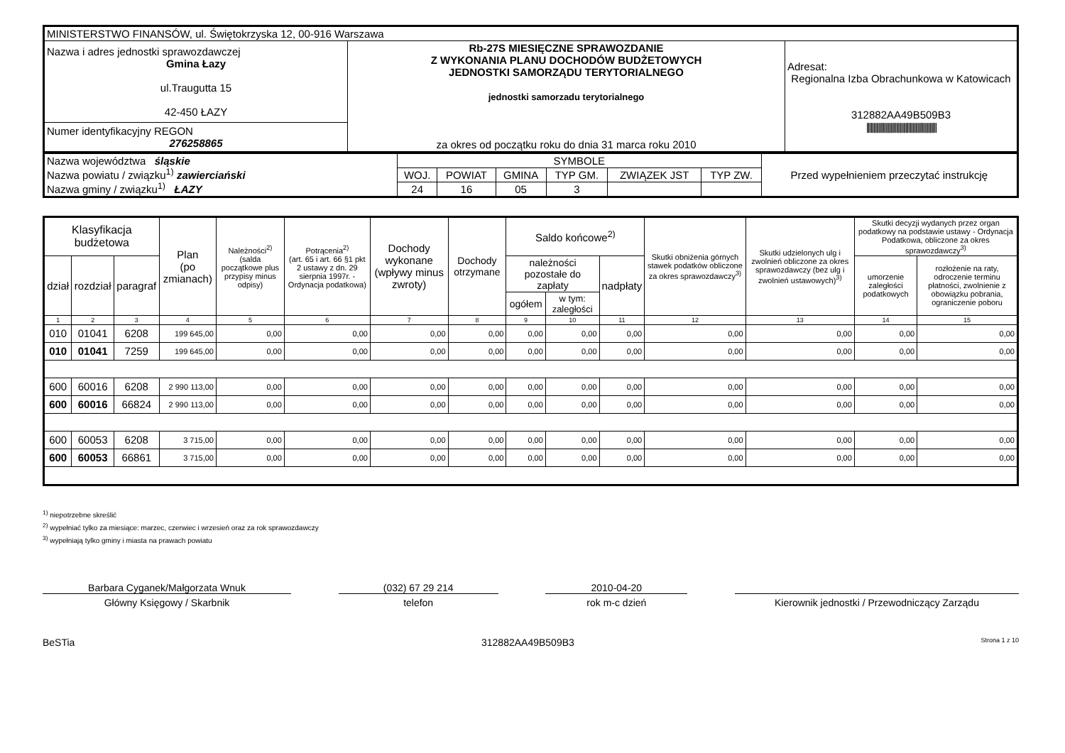| MINISTERSTWO FINANSÓW, ul. Świętokrzyska 12, 00-916 Warszawa | | |
| Nazwa i adres jednostki sprawozdawczej Gmina Łazy ul.Traugutta 15 42-450 ŁAZY | Rb-27S MIESIĘCZNE SPRAWOZDANIE Z WYKONANIA PLANU DOCHODÓW BUDŻETOWYCH JEDNOSTKI SAMORZĄDU TERYTORIALNEGO jednostki samorzadu terytorialnego za okres od początku roku do dnia 31 marca roku 2010 | Adresat: Regionalna Izba Obrachunkowa w Katowicach 312882AA49B509B3 //////////////////////////////////////////////////// |
| Numer identyfikacyjny REGON 276258865 | | |
| Nazwa województwa śląskie Nazwa powiatu / związku<sup>1)</sup> zawierciański Nazwa gminy / związku<sup>1)</sup> ŁAZY | SYMBOLE | | | | | | Przed wypełnieniem przeczytać instrukcję |
| | WOJ. | POWIAT | GMINA | TYP GM. | ZWIĄZEK JST | TYP ZW. | |
| | 24 | 16 | 05 | 3 | | | |
| Klasyfikacja budżetowa | | | Plan (po zmianach) | Należności<sup>2)</sup> (salda początkowe plus przypisy minus odpisy) | Potrącenia<sup>2)</sup> (art. 65 i art. 66 §1 pkt 2 ustawy z dn. 29 sierpnia 1997r. - Ordynacja podatkowa) | Dochody wykonane (wpływy minus zwroty) | Dochody otrzymane | Saldo końcowe<sup>2)</sup> | | | Skutki obniżenia górnych stawek podatków obliczone za okres sprawozdawczy<sup>3)</sup> | Skutki udzielonych ulg i zwolnień obliczone za okres sprawozdawczy (bez ulg i zwolnień ustawowych)<sup>3)</sup> | Skutki decyzji wydanych przez organ podatkowy na podstawie ustawy - Ordynacja Podatkowa, obliczone za okres sprawozdawczy<sup>3)</sup> | |
| --- | --- | --- | --- | --- | --- | --- | --- | --- | --- | --- | --- | --- | --- | --- |
| dział | rozdział | paragraf | | | | | | należności pozostałe do zapłaty | | nadpłaty | | | umorzenie zaległości podatkowych | rozłożenie na raty, odroczenie terminu płatności, zwolnienie z obowiązku pobrania, ograniczenie poboru |
| | | | | | | | | ogółem | w tym: zaległości | | | | | |
| 1 | 2 | 3 | 4 | 5 | 6 | 7 | 8 | 9 | 10 | 11 | 12 | 13 | 14 | 15 |
| 010 | 01041 | 6208 | 199 645,00 | 0,00 | 0,00 | 0,00 | 0,00 | 0,00 | 0,00 | 0,00 | 0,00 | 0,00 | 0,00 | 0,00 |
| 010 | 01041 | 7259 | 199 645,00 | 0,00 | 0,00 | 0,00 | 0,00 | 0,00 | 0,00 | 0,00 | 0,00 | 0,00 | 0,00 | 0,00 |
| 600 | 60016 | 6208 | 2 990 113,00 | 0,00 | 0,00 | 0,00 | 0,00 | 0,00 | 0,00 | 0,00 | 0,00 | 0,00 | 0,00 | 0,00 |
| 600 | 60016 | 66824 | 2 990 113,00 | 0,00 | 0,00 | 0,00 | 0,00 | 0,00 | 0,00 | 0,00 | 0,00 | 0,00 | 0,00 | 0,00 |
| 600 | 60053 | 6208 | 3 715,00 | 0,00 | 0,00 | 0,00 | 0,00 | 0,00 | 0,00 | 0,00 | 0,00 | 0,00 | 0,00 | 0,00 |
| 600 | 60053 | 66861 | 3 715,00 | 0,00 | 0,00 | 0,00 | 0,00 | 0,00 | 0,00 | 0,00 | 0,00 | 0,00 | 0,00 | 0,00 |
<sup>1)</sup> niepotrzebne skreślić
<sup>2)</sup> wypełniać tylko za miesiące: marzec, czerwiec i wrzesień oraz za rok sprawozdawczy
<sup>3)</sup> wypełniają tylko gminy i miasta na prawach powiatu
Barbara Cyganek/Małgorzata Wnuk
Główny Księgowy / Skarbnik
(032) 67 29 214
telefon
2010-04-20
rok m-c dzień
Kierownik jednostki / Przewodniczący Zarządu
BeSTia 312882AA49B509B3 Strona 1 z 10